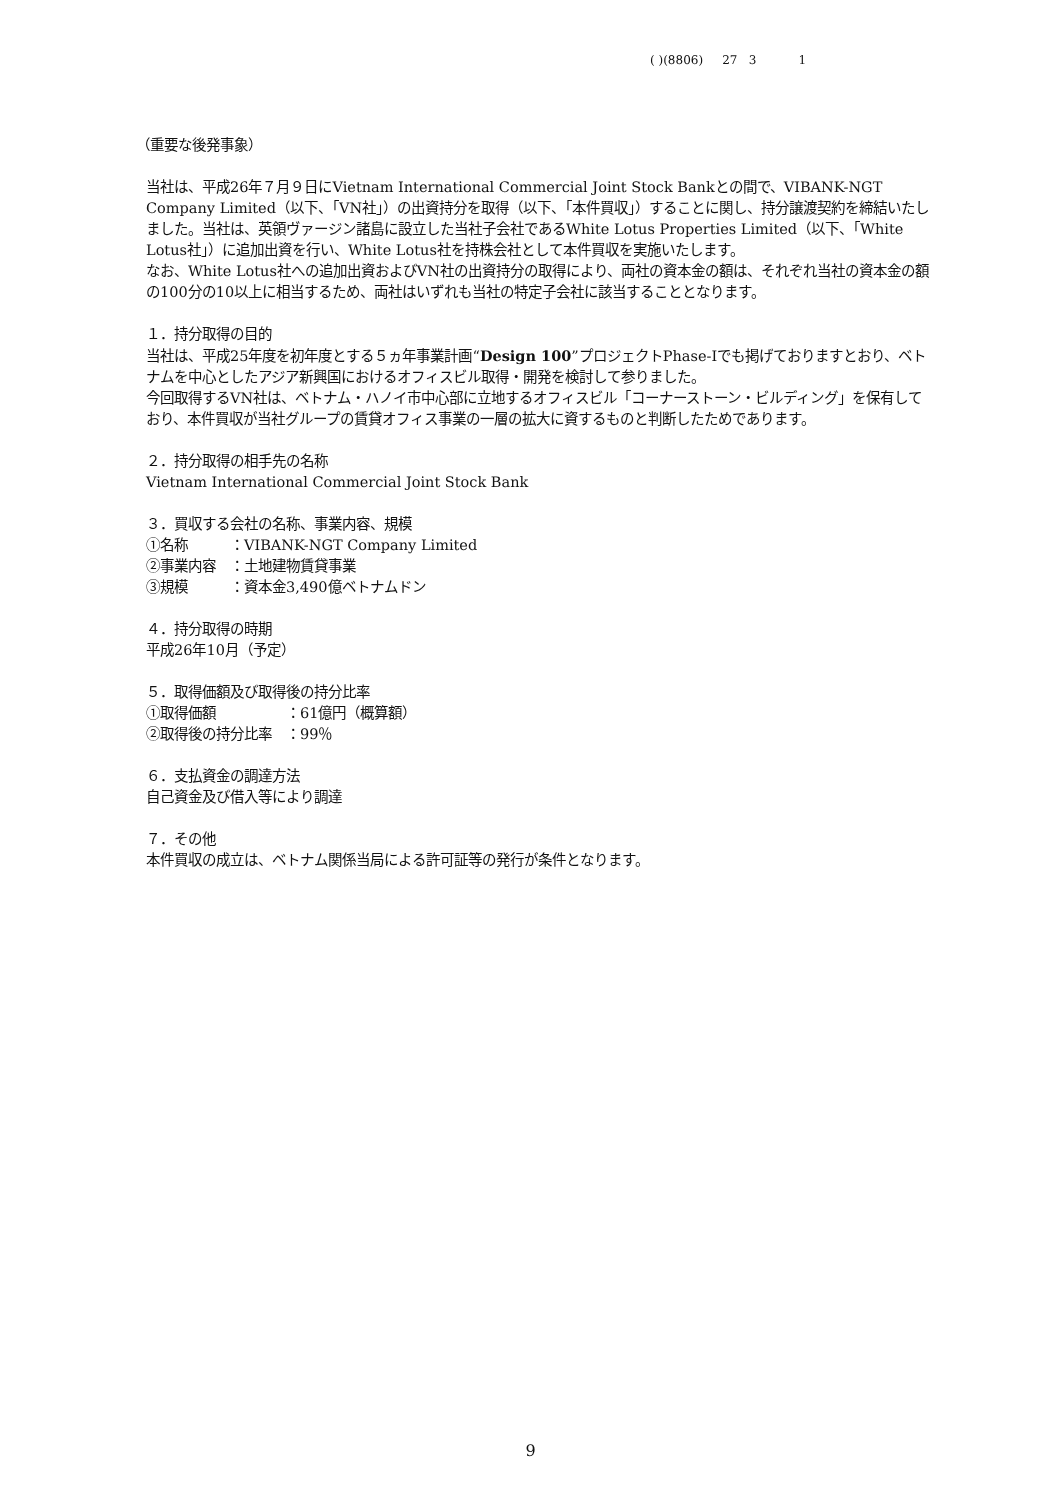( )(8806) 27 3 1
（重要な後発事象）
当社は、平成26年７月９日にVietnam International Commercial Joint Stock Bankとの間で、VIBANK-NGT Company Limited（以下、「VN社」）の出資持分を取得（以下、「本件買収」）することに関し、持分譲渡契約を締結いたしました。当社は、英領ヴァージン諸島に設立した当社子会社であるWhite Lotus Properties Limited（以下、「White Lotus社」）に追加出資を行い、White Lotus社を持株会社として本件買収を実施いたします。
なお、White Lotus社への追加出資およびVN社の出資持分の取得により、両社の資本金の額は、それぞれ当社の資本金の額の100分の10以上に相当するため、両社はいずれも当社の特定子会社に該当することとなります。
１．持分取得の目的
当社は、平成25年度を初年度とする５ヵ年事業計画“Design 100”プロジェクトPhase-Iでも掲げておりますとおり、ベトナムを中心としたアジア新興国におけるオフィスビル取得・開発を検討して参りました。
今回取得するVN社は、ベトナム・ハノイ市中心部に立地するオフィスビル「コーナーストーン・ビルディング」を保有しており、本件買収が当社グループの賃貸オフィス事業の一層の拡大に資するものと判断したためであります。
２．持分取得の相手先の名称
Vietnam International Commercial Joint Stock Bank
３．買収する会社の名称、事業内容、規模
①名称　　　：VIBANK-NGT Company Limited
②事業内容　：土地建物賃貸事業
③規模　　　：資本金3,490億ベトナムドン
４．持分取得の時期
平成26年10月（予定）
５．取得価額及び取得後の持分比率
①取得価額　　　　　：61億円（概算額）
②取得後の持分比率　：99％
６．支払資金の調達方法
自己資金及び借入等により調達
７．その他
本件買収の成立は、ベトナム関係当局による許可証等の発行が条件となります。
9